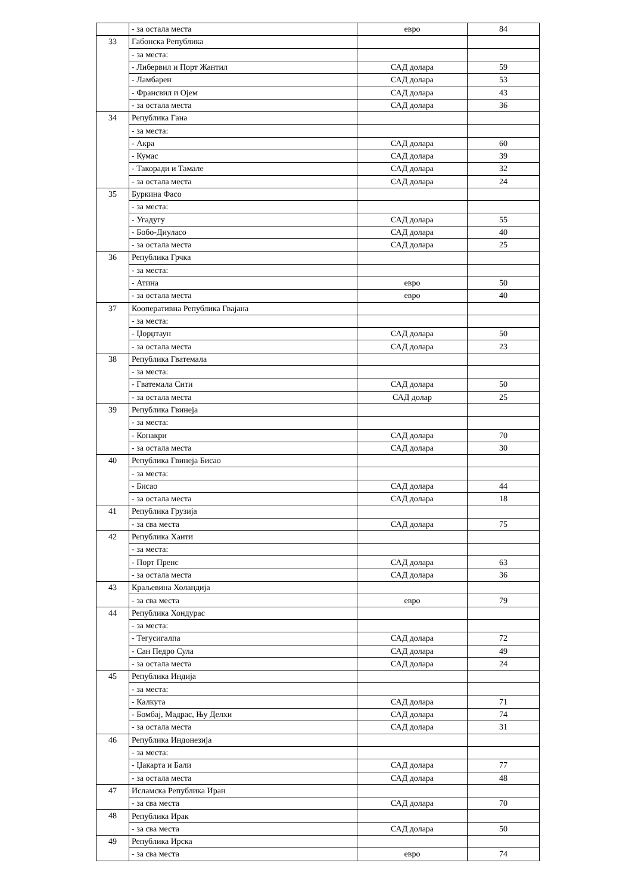| | - за остала места | евро | 84 |
| 33 | Габонска Република | | |
| | - за места: | | |
| | - Либервил и Порт Жантил | САД долара | 59 |
| | - Ламбарен | САД долара | 53 |
| | - Франсвил и Ојем | САД долара | 43 |
| | - за остала места | САД долара | 36 |
| 34 | Република Гана | | |
| | - за места: | | |
| | - Акра | САД долара | 60 |
| | - Кумас | САД долара | 39 |
| | - Такоради и Тамале | САД долара | 32 |
| | - за остала места | САД долара | 24 |
| 35 | Буркина Фасо | | |
| | - за места: | | |
| | - Угадугу | САД долара | 55 |
| | - Бобо-Диуласо | САД долара | 40 |
| | - за остала места | САД долара | 25 |
| 36 | Република Грчка | | |
| | - за места: | | |
| | - Атина | евро | 50 |
| | - за остала места | евро | 40 |
| 37 | Кооперативна Република Гвајана | | |
| | - за места: | | |
| | - Џорџтаун | САД долара | 50 |
| | - за остала места | САД долара | 23 |
| 38 | Република Гватемала | | |
| | - за места: | | |
| | - Гватемала Сити | САД долара | 50 |
| | - за остала места | САД долар | 25 |
| 39 | Република Гвинеја | | |
| | - за места: | | |
| | - Конакри | САД долара | 70 |
| | - за остала места | САД долара | 30 |
| 40 | Република Гвинеја Бисао | | |
| | - за места: | | |
| | - Бисао | САД долара | 44 |
| | - за остала места | САД долара | 18 |
| 41 | Република Грузија | | |
| | - за сва места | САД долара | 75 |
| 42 | Република Хаити | | |
| | - за места: | | |
| | - Порт Пренс | САД долара | 63 |
| | - за остала места | САД долара | 36 |
| 43 | Краљевина Холандија | | |
| | - за сва места | евро | 79 |
| 44 | Република Хондурас | | |
| | - за места: | | |
| | - Тегусигалпа | САД долара | 72 |
| | - Сан Педро Сула | САД долара | 49 |
| | - за остала места | САД долара | 24 |
| 45 | Република Индија | | |
| | - за места: | | |
| | - Калкута | САД долара | 71 |
| | - Бомбај, Мадрас, Њу Делхи | САД долара | 74 |
| | - за остала места | САД долара | 31 |
| 46 | Република Индонезија | | |
| | - за места: | | |
| | - Џакарта и Бали | САД долара | 77 |
| | - за остала места | САД долара | 48 |
| 47 | Исламска Република Иран | | |
| | - за сва места | САД долара | 70 |
| 48 | Република Ирак | | |
| | - за сва места | САД долара | 50 |
| 49 | Република Ирска | | |
| | - за сва места | евро | 74 |